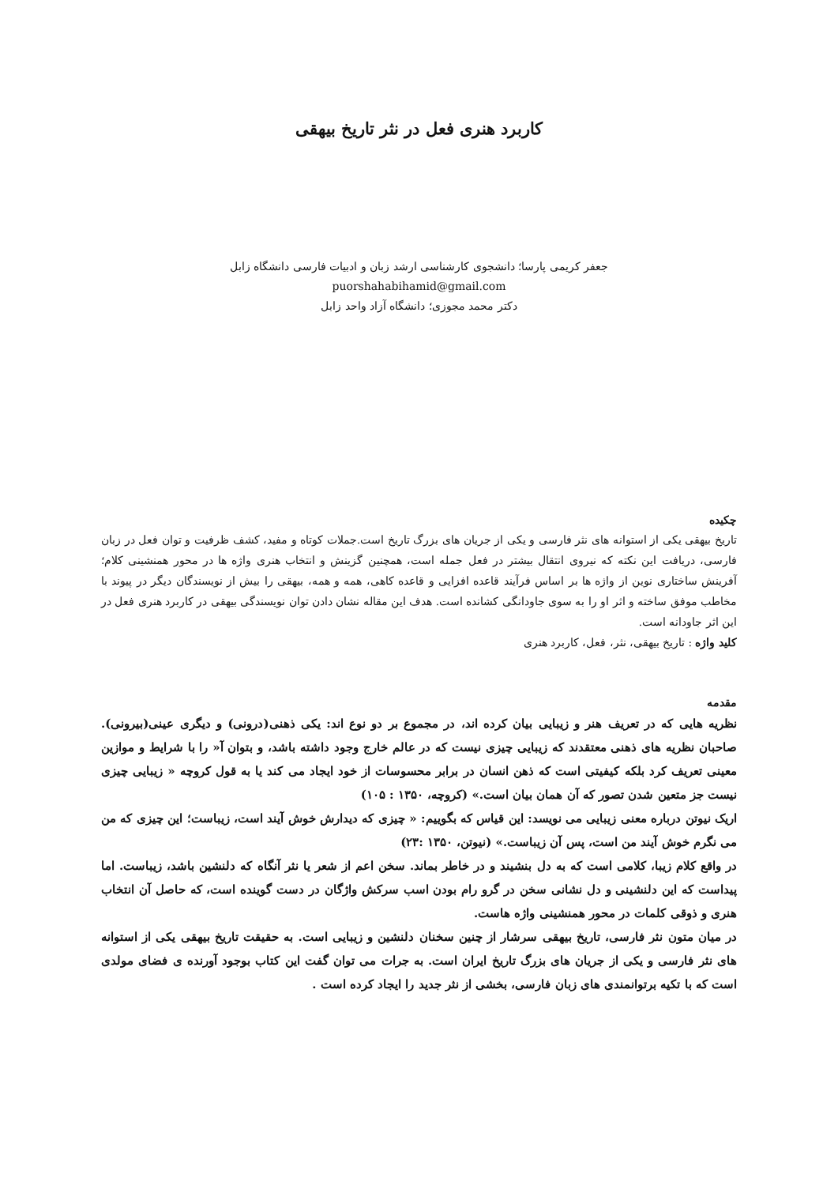کاربرد هنری فعل در نثر تاریخ بیهقی
جعفر کریمی پارسا؛ دانشجوی کارشناسی ارشد زبان و ادبیات فارسی دانشگاه زابل
puorshahabihamid@gmail.com
دکتر محمد مجوزی؛ دانشگاه آزاد واحد زابل
چکیده
تاریخ بیهقی یکی از استوانه های نثر فارسی و یکی از جریان های بزرگ تاریخ است.جملات کوتاه و مفید، کشف ظرفیت و توان فعل در زبان فارسی، دریافت این نکته که نیروی انتقال بیشتر در فعل جمله است، همچنین گزینش و انتخاب هنری واژه ها در محور همنشینی کلام؛ آفرینش ساختاری نوین از واژه ها بر اساس فرآیند قاعده افزایی و قاعده کاهی، همه و همه، بیهقی را بیش از نویسندگان دیگر در پیوند با مخاطب موفق ساخته و اثر او را به سوی جاودانگی کشانده است. هدف این مقاله نشان دادن توان نویسندگی بیهقی در کاربرد هنری فعل در این اثر جاودانه است.
کلید واژه : تاریخ بیهقی، نثر، فعل، کاربرد هنری
مقدمه
نظریه هایی که در تعریف هنر و زیبایی بیان کرده اند، در مجموع بر دو نوع اند: یکی ذهنی(درونی) و دیگری عینی(بیرونی). صاحبان نظریه های ذهنی معتقدند که زیبایی چیزی نیست که در عالم خارج وجود داشته باشد، و بتوان آ« را با شرایط و موازین معینی تعریف کرد بلکه کیفیتی است که ذهن انسان در برابر محسوسات از خود ایجاد می کند یا به قول کروچه « زیبایی چیزی نیست جز متعین شدن تصور که آن همان بیان است.» (کروچه، ۱۳۵۰ : ۱۰۵)
اریک نیوتن درباره معنی زیبایی می نویسد: این قیاس که بگوییم: « چیزی که دیدارش خوش آیند است، زیباست؛ این چیزی که من می نگرم خوش آیند من است، پس آن زیباست.» (نیوتن، ۱۳۵۰ :۲۳)
در واقع کلام زیبا، کلامی است که به دل بنشیند و در خاطر بماند. سخن اعم از شعر یا نثر آنگاه که دلنشین باشد، زیباست. اما پیداست که این دلنشینی و دل نشانی سخن در گرو رام بودن اسب سرکش واژگان در دست گوینده است، که حاصل آن انتخاب هنری و ذوقی کلمات در محور همنشینی واژه هاست.
در میان متون نثر فارسی، تاریخ بیهقی سرشار از چنین سخنان دلنشین و زیبایی است. به حقیقت تاریخ بیهقی یکی از استوانه های نثر فارسی و یکی از جریان های بزرگ تاریخ ایران است. به جرات می توان گفت این کتاب بوجود آورنده ی فضای مولدی است که با تکیه برتوانمندی های زبان فارسی، بخشی از نثر جدید را ایجاد کرده است .